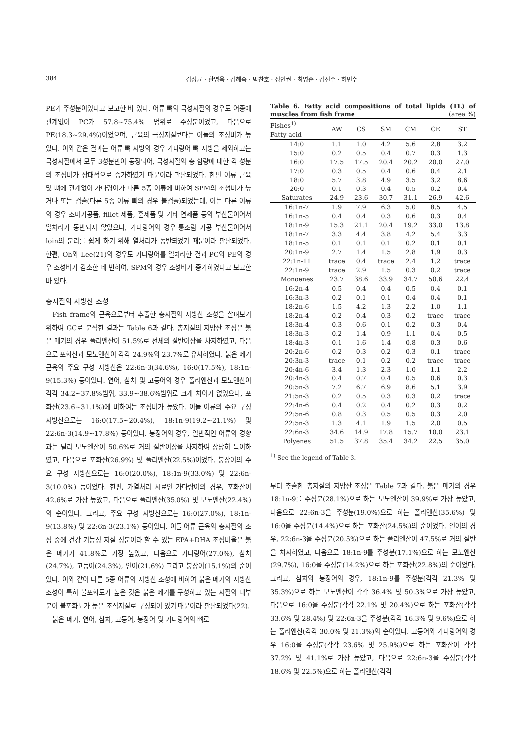384 김정균 · 한병욱 · 김혜숙 · 박찬호 · 정인권 · 최영준 · 김진수 · 허민수
PE가 주성분이었다고 보고한 바 있다. 어류 뼈의 극성지질의 경우도 어종에 관계없이 PC가 57.8~75.4% 범위로 주성분이었고, 다음으로 PE(18.3~29.4%)이었으며, 근육의 극성지질보다는 이들의 조성비가 높았다. 이와 같은 결과는 어류 뼈 지방의 경우 가다랑어 뼈 지방을 제외하고는 극성지질에서 모두 3성분만이 동정되어, 극성지질의 총 함량에 대한 각 성분의 조성비가 상대적으로 증가하였기 때문이라 판단되었다. 한편 어류 근육 및 뼈에 관계없이 가다랑어가 다른 5종 어류에 비하여 SPM의 조성비가 높거나 또는 검출(다른 5종 어류 뼈의 경우 불검출)되었는데, 이는 다른 어류의 경우 조미가공품, fillet 제품, 훈제품 및 기타 연제품 등의 부산물이어서 열처리가 동반되지 않았으나, 가다랑어의 경우 통조림 가공 부산물이어서 loin의 분리를 쉽게 하기 위해 열처리가 동반되었기 때문이라 판단되었다. 한편, Oh와 Lee(21)의 경우도 가다랑어를 열처리한 결과 PC와 PE의 경우 조성비가 감소한 데 반하여, SPM의 경우 조성비가 증가하였다고 보고한 바 있다.
총지질의 지방산 조성
Fish frame의 근육으로부터 추출한 총지질의 지방산 조성을 살펴보기 위하여 GC로 분석한 결과는 Table 6과 같다. 총지질의 지방산 조성은 붉은 메기의 경우 폴리엔산이 51.5%로 전체의 절반이상을 차지하였고, 다음으로 포화산과 모노엔산이 각각 24.9%와 23.7%로 유사하였다. 붉은 메기 근육의 주요 구성 지방산은 22:6n-3(34.6%), 16:0(17.5%), 18:1n-9(15.3%) 등이었다. 연어, 삼치 및 고등어의 경우 폴리엔산과 모노엔산이 각각 34.2~37.8%범위, 33.9~38.6%범위로 크게 차이가 없었으나, 포화산(23.6~31.1%)에 비하여는 조성비가 높았다. 이들 어류의 주요 구성 지방산으로는 16:0(17.5~20.4%), 18:1n-9(19.2~21.1%) 및 22:6n-3(14.9~17.8%) 등이었다. 붕장어의 경우, 일반적인 어류의 경향과는 달리 모노엔산이 50.6%로 거의 절반이상을 차지하여 상당히 특이하였고, 다음으로 포화산(26.9%) 및 폴리엔산(22.5%)이었다. 붕장어의 주요 구성 지방산으로는 16:0(20.0%), 18:1n-9(33.0%) 및 22:6n-3(10.0%) 등이었다. 한편, 가열처리 시료인 가다랑어의 경우, 포화산이 42.6%로 가장 높았고, 다음으로 폴리엔산(35.0%) 및 모노엔산(22.4%)의 순이었다. 그리고, 주요 구성 지방산으로는 16:0(27.0%), 18:1n-9(13.8%) 및 22:6n-3(23.1%) 등이었다. 이들 어류 근육의 총지질의 조성 중에 건강 기능성 지질 성분이라 할 수 있는 EPA+DHA 조성비율은 붉은 메기가 41.8%로 가장 높았고, 다음으로 가다랑어(27.0%), 삼치(24.7%), 고등어(24.3%), 연어(21.6%) 그리고 붕장어(15.1%)의 순이었다. 이와 같이 다른 5종 어류의 지방산 조성에 비하여 붉은 메기의 지방산 조성이 특히 불포화도가 높은 것은 붉은 메기를 구성하고 있는 지질의 대부분이 불포화도가 높은 조직지질로 구성되어 있기 때문이라 판단되었다(22).
붉은 메기, 연어, 삼치, 고등어, 붕장어 및 가다랑어의 뼈로
Table 6. Fatty acid compositions of total lipids (TL) of muscles from fish frame (area %)
| Fishes<sup>1)</sup> Fatty acid | AW | CS | SM | CM | CE | ST |
| --- | --- | --- | --- | --- | --- | --- |
| 14:0 | 1.1 | 1.0 | 4.2 | 5.6 | 2.8 | 3.2 |
| 15:0 | 0.2 | 0.5 | 0.4 | 0.7 | 0.3 | 1.3 |
| 16:0 | 17.5 | 17.5 | 20.4 | 20.2 | 20.0 | 27.0 |
| 17:0 | 0.3 | 0.5 | 0.4 | 0.6 | 0.4 | 2.1 |
| 18:0 | 5.7 | 3.8 | 4.9 | 3.5 | 3.2 | 8.6 |
| 20:0 | 0.1 | 0.3 | 0.4 | 0.5 | 0.2 | 0.4 |
| Saturates | 24.9 | 23.6 | 30.7 | 31.1 | 26.9 | 42.6 |
| 16:1n-7 | 1.9 | 7.9 | 6.3 | 5.0 | 8.5 | 4.5 |
| 16:1n-5 | 0.4 | 0.4 | 0.3 | 0.6 | 0.3 | 0.4 |
| 18:1n-9 | 15.3 | 21.1 | 20.4 | 19.2 | 33.0 | 13.8 |
| 18:1n-7 | 3.3 | 4.4 | 3.8 | 4.2 | 5.4 | 3.3 |
| 18:1n-5 | 0.1 | 0.1 | 0.1 | 0.2 | 0.1 | 0.1 |
| 20:1n-9 | 2.7 | 1.4 | 1.5 | 2.8 | 1.9 | 0.3 |
| 22:1n-11 | trace | 0.4 | trace | 2.4 | 1.2 | trace |
| 22:1n-9 | trace | 2.9 | 1.5 | 0.3 | 0.2 | trace |
| Monoenes | 23.7 | 38.6 | 33.9 | 34.7 | 50.6 | 22.4 |
| 16:2n-4 | 0.5 | 0.4 | 0.4 | 0.5 | 0.4 | 0.1 |
| 16:3n-3 | 0.2 | 0.1 | 0.1 | 0.4 | 0.4 | 0.1 |
| 18:2n-6 | 1.5 | 4.2 | 1.3 | 2.2 | 1.0 | 1.1 |
| 18:2n-4 | 0.2 | 0.4 | 0.3 | 0.2 | trace | trace |
| 18:3n-4 | 0.3 | 0.6 | 0.1 | 0.2 | 0.3 | 0.4 |
| 18:3n-3 | 0.2 | 1.4 | 0.9 | 1.1 | 0.4 | 0.5 |
| 18:4n-3 | 0.1 | 1.6 | 1.4 | 0.8 | 0.3 | 0.6 |
| 20:2n-6 | 0.2 | 0.3 | 0.2 | 0.3 | 0.1 | trace |
| 20:3n-3 | trace | 0.1 | 0.2 | 0.2 | trace | trace |
| 20:4n-6 | 3.4 | 1.3 | 2.3 | 1.0 | 1.1 | 2.2 |
| 20:4n-3 | 0.4 | 0.7 | 0.4 | 0.5 | 0.6 | 0.3 |
| 20:5n-3 | 7.2 | 6.7 | 6.9 | 8.6 | 5.1 | 3.9 |
| 21:5n-3 | 0.2 | 0.5 | 0.3 | 0.3 | 0.2 | trace |
| 22:4n-6 | 0.4 | 0.2 | 0.4 | 0.2 | 0.3 | 0.2 |
| 22:5n-6 | 0.8 | 0.3 | 0.5 | 0.5 | 0.3 | 2.0 |
| 22:5n-3 | 1.3 | 4.1 | 1.9 | 1.5 | 2.0 | 0.5 |
| 22:6n-3 | 34.6 | 14.9 | 17.8 | 15.7 | 10.0 | 23.1 |
| Polyenes | 51.5 | 37.8 | 35.4 | 34.2 | 22.5 | 35.0 |
<sup>1)</sup> See the legend of Table 3.
부터 추출한 총지질의 지방산 조성은 Table 7과 같다. 붉은 메기의 경우 18:1n-9를 주성분(28.1%)으로 하는 모노엔산이 39.9%로 가장 높았고, 다음으로 22:6n-3을 주성분(19.0%)으로 하는 폴리엔산(35.6%) 및 16:0을 주성분(14.4%)으로 하는 포화산(24.5%)의 순이었다. 연어의 경우, 22:6n-3을 주성분(20.5%)으로 하는 폴리엔산이 47.5%로 거의 절반을 차지하였고, 다음으로 18:1n-9를 주성분(17.1%)으로 하는 모노엔산(29.7%), 16:0을 주성분(14.2%)으로 하는 포화산(22.8%)의 순이었다. 그리고, 삼치와 붕장어의 경우, 18:1n-9를 주성분(각각 21.3% 및 35.3%)으로 하는 모노엔산이 각각 36.4% 및 50.3%으로 가장 높았고, 다음으로 16:0을 주성분(각각 22.1% 및 20.4%)으로 하는 포화산(각각 33.6% 및 28.4%) 및 22:6n-3을 주성분(각각 16.3% 및 9.6%)으로 하는 폴리엔산(각각 30.0% 및 21.3%)의 순이었다. 고등어와 가다랑어의 경우 16:0을 주성분(각각 23.6% 및 25.9%)으로 하는 포화산이 각각 37.2% 및 41.1%로 가장 높았고, 다음으로 22:6n-3을 주성분(각각 18.6% 및 22.5%)으로 하는 폴리엔산(각각